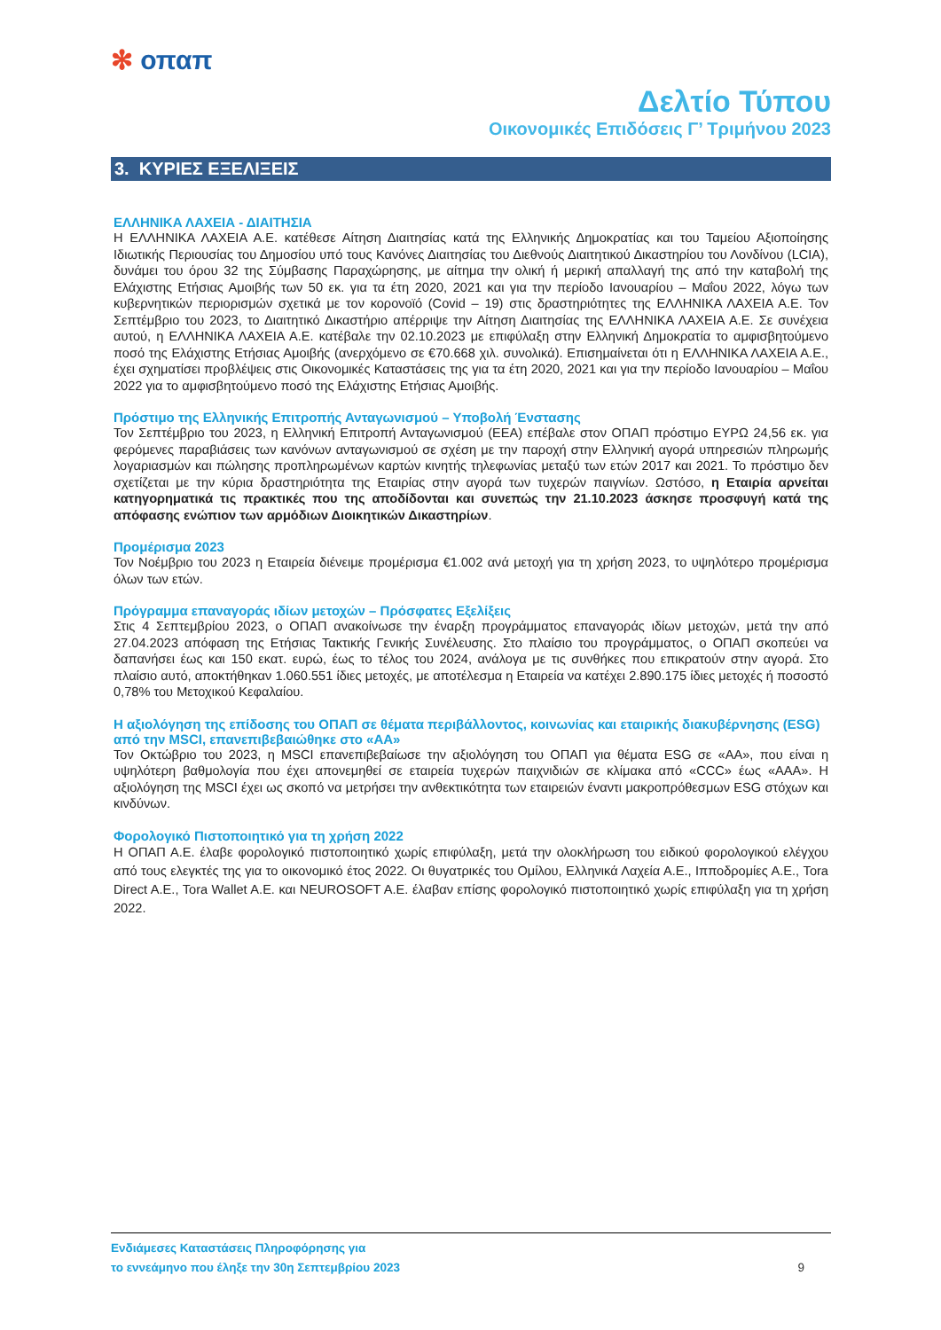✻ οπαπ
Δελτίο Τύπου
Οικονομικές Επιδόσεις Γ’ Τριμήνου 2023
3. ΚΥΡΙΕΣ ΕΞΕΛΙΞΕΙΣ
ΕΛΛΗΝΙΚΑ ΛΑΧΕΙΑ - ΔΙΑΙΤΗΣΙΑ
Η ΕΛΛΗΝΙΚΑ ΛΑΧΕΙΑ Α.Ε. κατέθεσε Αίτηση Διαιτησίας κατά της Ελληνικής Δημοκρατίας και του Ταμείου Αξιοποίησης Ιδιωτικής Περιουσίας του Δημοσίου υπό τους Κανόνες Διαιτησίας του Διεθνούς Διαιτητικού Δικαστηρίου του Λονδίνου (LCIA), δυνάμει του όρου 32 της Σύμβασης Παραχώρησης, με αίτημα την ολική ή μερική απαλλαγή της από την καταβολή της Ελάχιστης Ετήσιας Αμοιβής των 50 εκ. για τα έτη 2020, 2021 και για την περίοδο Ιανουαρίου – Μαΐου 2022, λόγω των κυβερνητικών περιορισμών σχετικά με τον κορονοϊό (Covid – 19) στις δραστηριότητες της ΕΛΛΗΝΙΚΑ ΛΑΧΕΙΑ Α.Ε. Τον Σεπτέμβριο του 2023, το Διαιτητικό Δικαστήριο απέρριψε την Αίτηση Διαιτησίας της ΕΛΛΗΝΙΚΑ ΛΑΧΕΙΑ Α.Ε. Σε συνέχεια αυτού, η ΕΛΛΗΝΙΚΑ ΛΑΧΕΙΑ Α.Ε. κατέβαλε την 02.10.2023 με επιφύλαξη στην Ελληνική Δημοκρατία το αμφισβητούμενο ποσό της Ελάχιστης Ετήσιας Αμοιβής (ανερχόμενο σε €70.668 χιλ. συνολικά). Επισημαίνεται ότι η ΕΛΛΗΝΙΚΑ ΛΑΧΕΙΑ Α.Ε., έχει σχηματίσει προβλέψεις στις Οικονομικές Καταστάσεις της για τα έτη 2020, 2021 και για την περίοδο Ιανουαρίου – Μαΐου 2022 για το αμφισβητούμενο ποσό της Ελάχιστης Ετήσιας Αμοιβής.
Πρόστιμο της Ελληνικής Επιτροπής Ανταγωνισμού – Υποβολή Ένστασης
Τον Σεπτέμβριο του 2023, η Ελληνική Επιτροπή Ανταγωνισμού (ΕΕΑ) επέβαλε στον ΟΠΑΠ πρόστιμο ΕΥΡΩ 24,56 εκ. για φερόμενες παραβιάσεις των κανόνων ανταγωνισμού σε σχέση με την παροχή στην Ελληνική αγορά υπηρεσιών πληρωμής λογαριασμών και πώλησης προπληρωμένων καρτών κινητής τηλεφωνίας μεταξύ των ετών 2017 και 2021. Το πρόστιμο δεν σχετίζεται με την κύρια δραστηριότητα της Εταιρίας στην αγορά των τυχερών παιγνίων. Ωστόσο, η Εταιρία αρνείται κατηγορηματικά τις πρακτικές που της αποδίδονται και συνεπώς την 21.10.2023 άσκησε προσφυγή κατά της απόφασης ενώπιον των αρμόδιων Διοικητικών Δικαστηρίων.
Προμέρισμα 2023
Τον Νοέμβριο του 2023 η Εταιρεία διένειμε προμέρισμα €1.002 ανά μετοχή για τη χρήση 2023, το υψηλότερο προμέρισμα όλων των ετών.
Πρόγραμμα επαναγοράς ιδίων μετοχών – Πρόσφατες Εξελίξεις
Στις 4 Σεπτεμβρίου 2023, ο ΟΠΑΠ ανακοίνωσε την έναρξη προγράμματος επαναγοράς ιδίων μετοχών, μετά την από 27.04.2023 απόφαση της Ετήσιας Τακτικής Γενικής Συνέλευσης. Στο πλαίσιο του προγράμματος, ο ΟΠΑΠ σκοπεύει να δαπανήσει έως και 150 εκατ. ευρώ, έως το τέλος του 2024, ανάλογα με τις συνθήκες που επικρατούν στην αγορά. Στο πλαίσιο αυτό, αποκτήθηκαν 1.060.551 ίδιες μετοχές, με αποτέλεσμα η Εταιρεία να κατέχει 2.890.175 ίδιες μετοχές ή ποσοστό 0,78% του Μετοχικού Κεφαλαίου.
Η αξιολόγηση της επίδοσης του ΟΠΑΠ σε θέματα περιβάλλοντος, κοινωνίας και εταιρικής διακυβέρνησης (ESG) από την MSCI, επανεπιβεβαιώθηκε στο «ΑΑ»
Τον Οκτώβριο του 2023, η MSCI επανεπιβεβαίωσε την αξιολόγηση του ΟΠΑΠ για θέματα ESG σε «ΑΑ», που είναι η υψηλότερη βαθμολογία που έχει απονεμηθεί σε εταιρεία τυχερών παιχνιδιών σε κλίμακα από «CCC» έως «ΑΑΑ». Η αξιολόγηση της MSCI έχει ως σκοπό να μετρήσει την ανθεκτικότητα των εταιρειών έναντι μακροπρόθεσμων ESG στόχων και κινδύνων.
Φορολογικό Πιστοποιητικό για τη χρήση 2022
Η ΟΠΑΠ Α.Ε. έλαβε φορολογικό πιστοποιητικό χωρίς επιφύλαξη, μετά την ολοκλήρωση του ειδικού φορολογικού ελέγχου από τους ελεγκτές της για το οικονομικό έτος 2022. Οι θυγατρικές του Ομίλου, Ελληνικά Λαχεία Α.Ε., Ιπποδρομίες Α.Ε., Tora Direct A.E., Tora Wallet A.E. και NEUROSOFT A.E. έλαβαν επίσης φορολογικό πιστοποιητικό χωρίς επιφύλαξη για τη χρήση 2022.
Ενδιάμεσες Καταστάσεις Πληροφόρησης για
το εννεάμηνο που έληξε την 30η Σεπτεμβρίου 2023
9